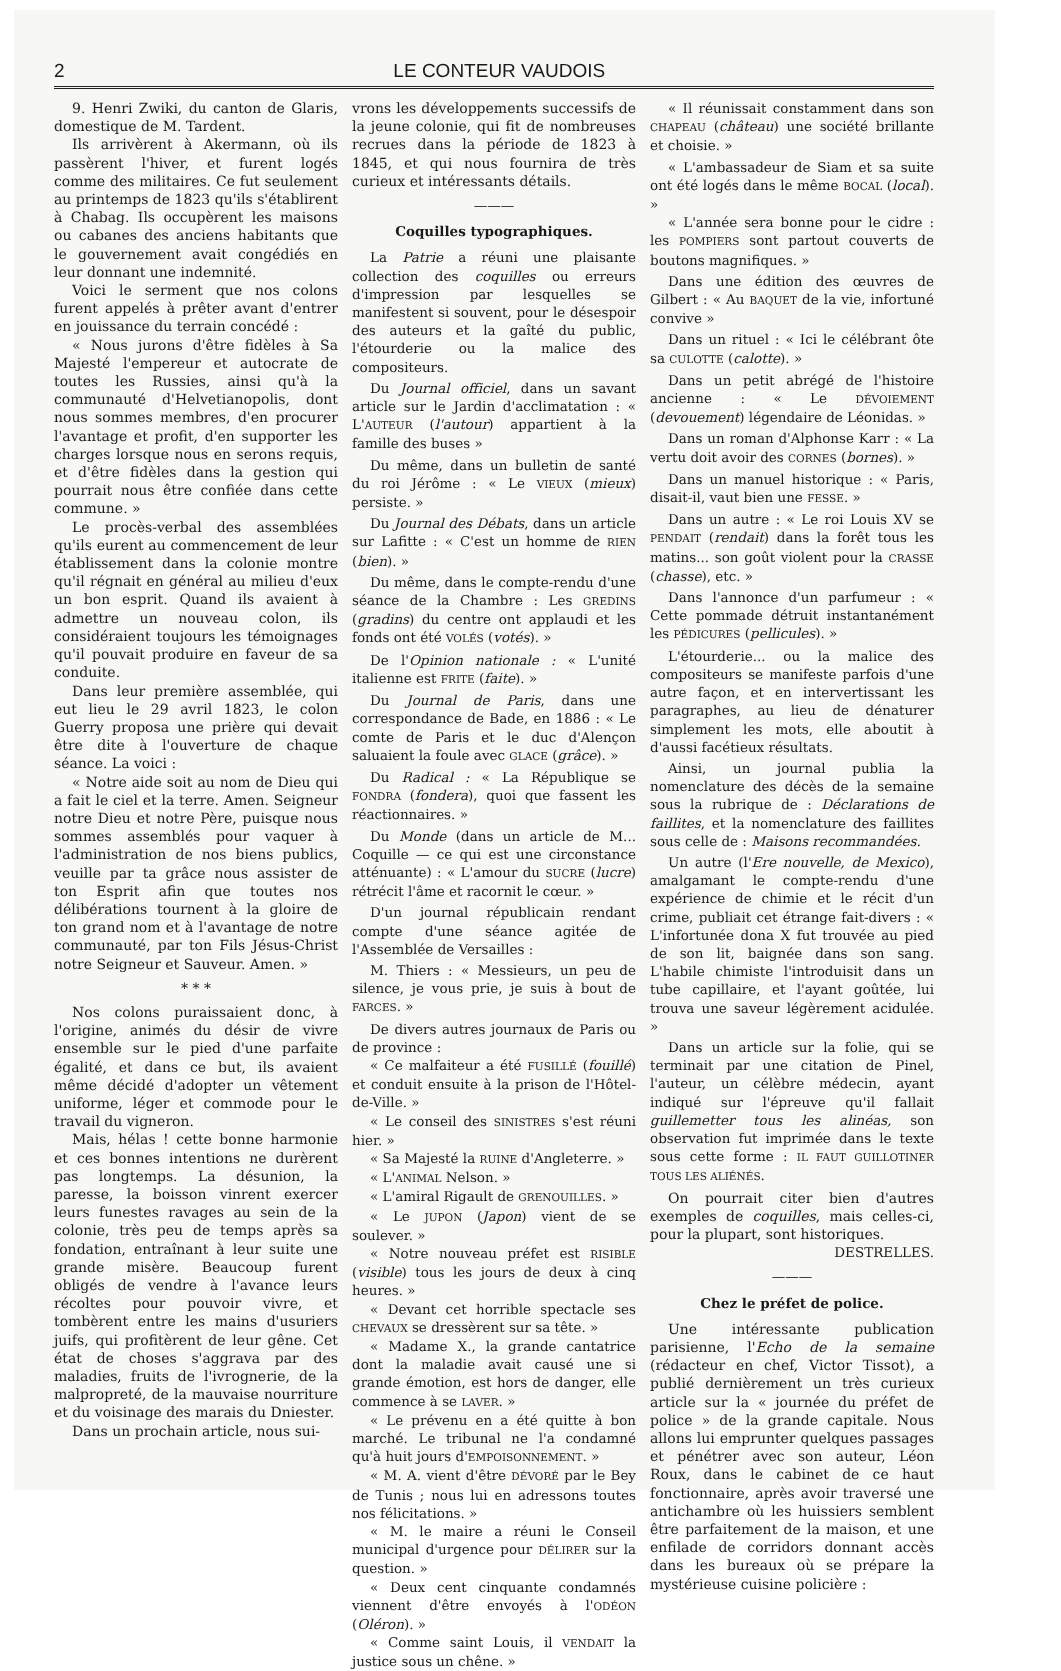2 LE CONTEUR VAUDOIS
9. Henri Zwiki, du canton de Glaris, domestique de M. Tardent.
Ils arrivèrent à Akermann, où ils passèrent l'hiver, et furent logés comme des militaires. Ce fut seulement au printemps de 1823 qu'ils s'établirent à Chabag. Ils occupèrent les maisons ou cabanes des anciens habitants que le gouvernement avait congédiés en leur donnant une indemnité.
Voici le serment que nos colons furent appelés à prêter avant d'entrer en jouissance du terrain concédé :
« Nous jurons d'être fidèles à Sa Majesté l'empereur et autocrate de toutes les Russies, ainsi qu'à la communauté d'Helvetianopolis, dont nous sommes membres, d'en procurer l'avantage et profit, d'en supporter les charges lorsque nous en serons requis, et d'être fidèles dans la gestion qui pourrait nous être confiée dans cette commune. »
Le procès-verbal des assemblées qu'ils eurent au commencement de leur établissement dans la colonie montre qu'il régnait en général au milieu d'eux un bon esprit. Quand ils avaient à admettre un nouveau colon, ils considéraient toujours les témoignages qu'il pouvait produire en faveur de sa conduite.
Dans leur première assemblée, qui eut lieu le 29 avril 1823, le colon Guerry proposa une prière qui devait être dite à l'ouverture de chaque séance. La voici :
« Notre aide soit au nom de Dieu qui a fait le ciel et la terre. Amen. Seigneur notre Dieu et notre Père, puisque nous sommes assemblés pour vaquer à l'administration de nos biens publics, veuille par ta grâce nous assister de ton Esprit afin que toutes nos délibérations tournent à la gloire de ton grand nom et à l'avantage de notre communauté, par ton Fils Jésus-Christ notre Seigneur et Sauveur. Amen. »
* * *
Nos colons puraissaient donc, à l'origine, animés du désir de vivre ensemble sur le pied d'une parfaite égalité, et dans ce but, ils avaient même décidé d'adopter un vêtement uniforme, léger et commode pour le travail du vigneron.
Mais, hélas ! cette bonne harmonie et ces bonnes intentions ne durèrent pas longtemps. La désunion, la paresse, la boisson vinrent exercer leurs funestes ravages au sein de la colonie, très peu de temps après sa fondation, entraînant à leur suite une grande misère. Beaucoup furent obligés de vendre à l'avance leurs récoltes pour pouvoir vivre, et tombèrent entre les mains d'usuriers juifs, qui profitèrent de leur gêne. Cet état de choses s'aggrava par des maladies, fruits de l'ivrognerie, de la malpropreté, de la mauvaise nourriture et du voisinage des marais du Dniester.
Dans un prochain article, nous sui-
vrons les développements successifs de la jeune colonie, qui fit de nombreuses recrues dans la période de 1823 à 1845, et qui nous fournira de très curieux et intéressants détails.
———
Coquilles typographiques.
La Patrie a réuni une plaisante collection des coquilles ou erreurs d'impression par lesquelles se manifestent si souvent, pour le désespoir des auteurs et la gaîté du public, l'étourderie ou la malice des compositeurs.
Du Journal officiel, dans un savant article sur le Jardin d'acclimatation : « L'AUTEUR (l'autour) appartient à la famille des buses »
Du même, dans un bulletin de santé du roi Jérôme : « Le VIEUX (mieux) persiste. »
Du Journal des Débats, dans un article sur Lafitte : « C'est un homme de RIEN (bien). »
Du même, dans le compte-rendu d'une séance de la Chambre : Les GREDINS (gradins) du centre ont applaudi et les fonds ont été VOLÉS (votés). »
De l'Opinion nationale : « L'unité italienne est FRITE (faite). »
Du Journal de Paris, dans une correspondance de Bade, en 1886 : « Le comte de Paris et le duc d'Alençon saluaient la foule avec GLACE (grâce). »
Du Radical : « La République se FONDRA (fondera), quoi que fassent les réactionnaires. »
Du Monde (dans un article de M... Coquille — ce qui est une circonstance atténuante) : « L'amour du SUCRE (lucre) rétrécit l'âme et racornit le cœur. »
D'un journal républicain rendant compte d'une séance agitée de l'Assemblée de Versailles :
M. Thiers : « Messieurs, un peu de silence, je vous prie, je suis à bout de FARCES. »
De divers autres journaux de Paris ou de province :
« Ce malfaiteur a été FUSILLÉ (fouillé) et conduit ensuite à la prison de l'Hôtel-de-Ville. »
« Le conseil des SINISTRES s'est réuni hier. »
« Sa Majesté la RUINE d'Angleterre. »
« L'ANIMAL Nelson. »
« L'amiral Rigault de GRENOUILLES. »
« Le JUPON (Japon) vient de se soulever. »
« Notre nouveau préfet est RISIBLE (visible) tous les jours de deux à cinq heures. »
« Devant cet horrible spectacle ses CHEVAUX se dressèrent sur sa tête. »
« Madame X., la grande cantatrice dont la maladie avait causé une si grande émotion, est hors de danger, elle commence à se LAVER. »
« Le prévenu en a été quitte à bon marché. Le tribunal ne l'a condamné qu'à huit jours d'EMPOISONNEMENT. »
« M. A. vient d'être DÉVORÉ par le Bey de Tunis ; nous lui en adressons toutes nos félicitations. »
« M. le maire a réuni le Conseil municipal d'urgence pour DÉLIRER sur la question. »
« Deux cent cinquante condamnés viennent d'être envoyés à l'ODÉON (Oléron). »
« Comme saint Louis, il VENDAIT la justice sous un chêne. »
« Il réunissait constamment dans son CHAPEAU (château) une société brillante et choisie. »
« L'ambassadeur de Siam et sa suite ont été logés dans le même BOCAL (local). »
« L'année sera bonne pour le cidre : les POMPIERS sont partout couverts de boutons magnifiques. »
Dans une édition des œuvres de Gilbert : « Au BAQUET de la vie, infortuné convive »
Dans un rituel : « Ici le célébrant ôte sa CULOTTE (calotte). »
Dans un petit abrégé de l'histoire ancienne : « Le DÉVOIEMENT (devouement) légendaire de Léonidas. »
Dans un roman d'Alphonse Karr : « La vertu doit avoir des CORNES (bornes). »
Dans un manuel historique : « Paris, disait-il, vaut bien une FESSE. »
Dans un autre : « Le roi Louis XV se PENDAIT (rendait) dans la forêt tous les matins... son goût violent pour la CRASSE (chasse), etc. »
Dans l'annonce d'un parfumeur : « Cette pommade détruit instantanément les PÉDICURES (pellicules). »
L'étourderie... ou la malice des compositeurs se manifeste parfois d'une autre façon, et en intervertissant les paragraphes, au lieu de dénaturer simplement les mots, elle aboutit à d'aussi facétieux résultats.
Ainsi, un journal publia la nomenclature des décès de la semaine sous la rubrique de : Déclarations de faillites, et la nomenclature des faillites sous celle de : Maisons recommandées.
Un autre (l'Ere nouvelle, de Mexico), amalgamant le compte-rendu d'une expérience de chimie et le récit d'un crime, publiait cet étrange fait-divers : « L'infortunée dona X fut trouvée au pied de son lit, baignée dans son sang. L'habile chimiste l'introduisit dans un tube capillaire, et l'ayant goûtée, lui trouva une saveur légèrement acidulée. »
Dans un article sur la folie, qui se terminait par une citation de Pinel, l'auteur, un célèbre médecin, ayant indiqué sur l'épreuve qu'il fallait guillemetter tous les alinéas, son observation fut imprimée dans le texte sous cette forme : IL FAUT GUILLOTINER TOUS LES ALIÉNÉS.
On pourrait citer bien d'autres exemples de coquilles, mais celles-ci, pour la plupart, sont historiques.
DESTRELLES.
———
Chez le préfet de police.
Une intéressante publication parisienne, l'Echo de la semaine (rédacteur en chef, Victor Tissot), a publié dernièrement un très curieux article sur la « journée du préfet de police » de la grande capitale. Nous allons lui emprunter quelques passages et pénétrer avec son auteur, Léon Roux, dans le cabinet de ce haut fonctionnaire, après avoir traversé une antichambre où les huissiers semblent être parfaitement de la maison, et une enfilade de corridors donnant accès dans les bureaux où se prépare la mystérieuse cuisine policière :